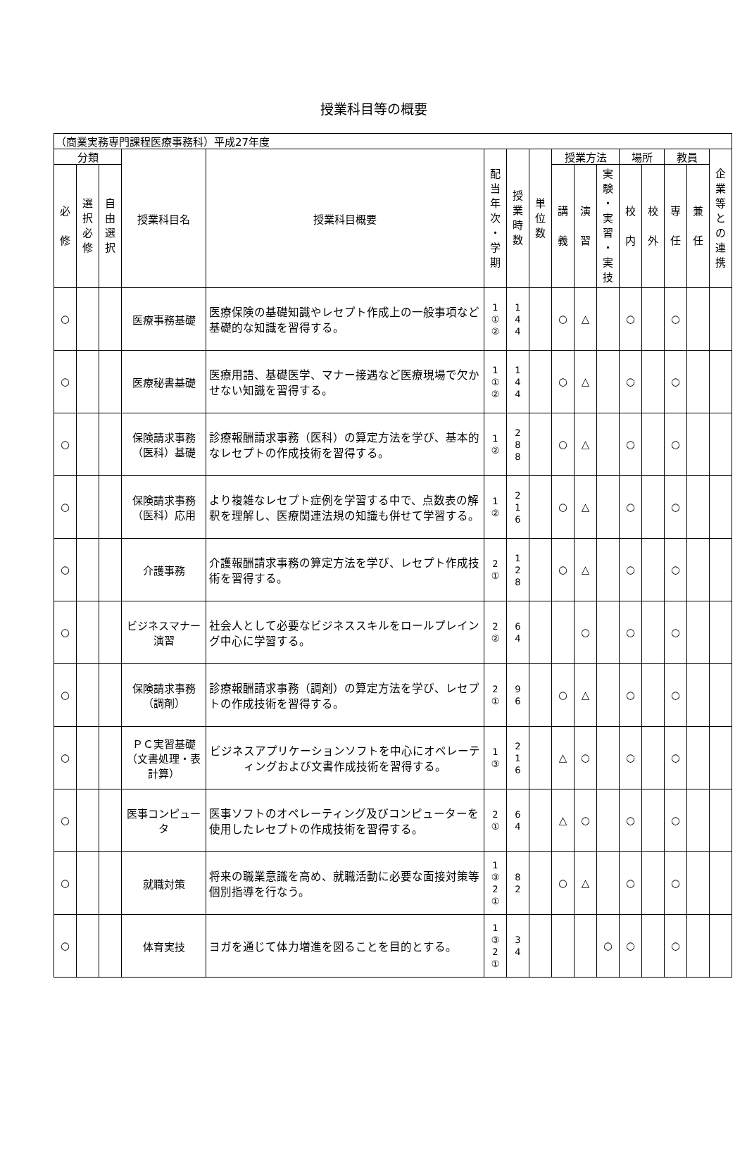授業科目等の概要
| （商業実務専門課程医療事務科）平成27年度 | | | | | | | | | | | | | | | |
| --- | --- | --- | --- | --- | --- | --- | --- | --- | --- | --- | --- | --- | --- | --- | --- |
| 分類 | | | 授業科目名 | 授業科目概要 | 配 当 年 次 ・ 学 期 | 授 業 時 数 | 単 位 数 | 授業方法 | | | 場所 | | 教員 | | 企 業 等 と の 連 携 |
| 必 修 | 選 択 必 修 | 自 由 選 択 | | | | | | 講 義 | 演 習 | 実 験 ・ 実 習 ・ 実 技 | 校 内 | 校 外 | 専 任 | 兼 任 | |
| ○ | | | 医療事務基礎 | 医療保険の基礎知識やレセプト作成上の一般事項など基礎的な知識を習得する。 | 1 ① ② | 1 4 4 | | ○ | △ | | ○ | | ○ | | |
| ○ | | | 医療秘書基礎 | 医療用語、基礎医学、マナー接遇など医療現場で欠かせない知識を習得する。 | 1 ① ② | 1 4 4 | | ○ | △ | | ○ | | ○ | | |
| ○ | | | 保険請求事務（医科）基礎 | 診療報酬請求事務（医科）の算定方法を学び、基本的なレセプトの作成技術を習得する。 | 1 ② | 2 8 8 | | ○ | △ | | ○ | | ○ | | |
| ○ | | | 保険請求事務（医科）応用 | より複雑なレセプト症例を学習する中で、点数表の解釈を理解し、医療関連法規の知識も併せて学習する。 | 1 ② | 2 1 6 | | ○ | △ | | ○ | | ○ | | |
| ○ | | | 介護事務 | 介護報酬請求事務の算定方法を学び、レセプト作成技術を習得する。 | 2 ① | 1 2 8 | | ○ | △ | | ○ | | ○ | | |
| ○ | | | ビジネスマナー演習 | 社会人として必要なビジネススキルをロールプレイング中心に学習する。 | 2 ② | 6 4 | | | ○ | | ○ | | ○ | | |
| ○ | | | 保険請求事務（調剤） | 診療報酬請求事務（調剤）の算定方法を学び、レセプトの作成技術を習得する。 | 2 ① | 9 6 | | ○ | △ | | ○ | | ○ | | |
| ○ | | | ＰＣ実習基礎（文書処理・表計算） | ビジネスアプリケーションソフトを中心にオペレーティングおよび文書作成技術を習得する。 | 1 ③ | 2 1 6 | | △ | ○ | | ○ | | ○ | | |
| ○ | | | 医事コンピュータ | 医事ソフトのオペレーティング及びコンピューターを使用したレセプトの作成技術を習得する。 | 2 ① | 6 4 | | △ | ○ | | ○ | | ○ | | |
| ○ | | | 就職対策 | 将来の職業意識を高め、就職活動に必要な面接対策等個別指導を行なう。 | 1 ③ 2 ① | 8 2 | | ○ | △ | | ○ | | ○ | | |
| ○ | | | 体育実技 | ヨガを通じて体力増進を図ることを目的とする。 | 1 ③ 2 ① | 3 4 | | | | ○ | ○ | | ○ | | |